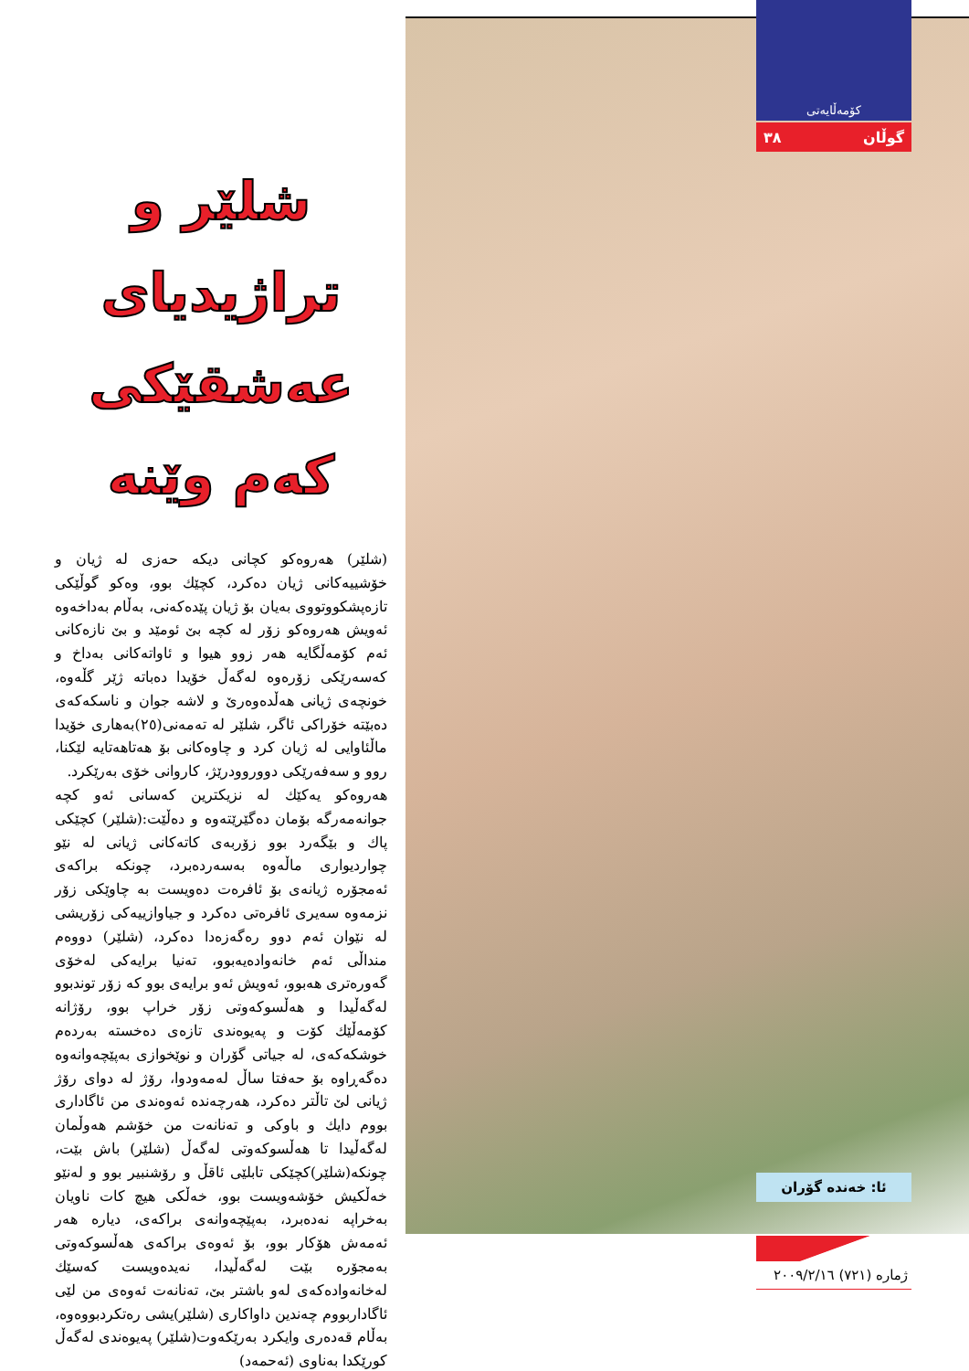کۆمەڵایەتی
٣٨ گوڵان
شلێر و
تراژیدیای
عەشقێکی
کەم وێنە
(شلێر) هەروەکو کچانی دیکە حەزی لە ژیان و خۆشییەکانی ژیان دەکرد، کچێك بوو، وەکو گوڵێکی تازەپشکووتووی بەیان بۆ ژیان پێدەکەنی، بەڵام بەداخەوە ئەویش هەروەکو زۆر لە کچە بێ ئومێد و بێ نازەکانی ئەم کۆمەڵگایە هەر زوو هیوا و ئاواتەکانی بەداخ و کەسەرێکی زۆرەوە لەگەڵ خۆیدا دەباتە ژێر گڵەوە، خونچەی ژیانی هەڵدەوەرێ و لاشە جوان و ناسکەکەی دەبێتە خۆراکی ئاگر، شلێر لە تەمەنی(٢٥)بەهاری خۆیدا ماڵئاوایی لە ژیان کرد و چاوەکانی بۆ هەتاهەتایە لێکنا، روو و سەفەرێکی دووروودرێژ، کاروانی خۆی بەرێکرد.
هەروەکو یەکێك لە نزیکترین کەسانی ئەو کچە جوانەمەرگە بۆمان دەگێرێتەوە و دەڵێت:(شلێر) کچێکی پاك و بێگەرد بوو زۆربەی کاتەکانی ژیانی لە نێو چواردیواری ماڵەوە بەسەردەبرد، چونکە براکەی ئەمجۆرە ژیانەی بۆ ئافرەت دەویست بە چاوێکی زۆر نزمەوە سەیری ئافرەتی دەکرد و جیاوازییەکی زۆریشی لە نێوان ئەم دوو رەگەزەدا دەکرد، (شلێر) دووەم منداڵی ئەم خانەوادەیەبوو، تەنیا برایەکی لەخۆی گەورەتری هەبوو، ئەویش ئەو برایەی بوو کە زۆر توندبوو لەگەڵیدا و هەڵسوکەوتی زۆر خراپ بوو، رۆژانە کۆمەڵێك کۆت و پەیوەندی تازەی دەخستە بەردەم خوشکەکەی، لە جیاتی گۆران و نوێخوازی بەپێچەوانەوە دەگەڕاوە بۆ حەفتا ساڵ لەمەودوا، رۆژ لە دوای رۆژ ژیانی لێ تاڵتر دەکرد، هەرچەندە ئەوەندی من ئاگاداری بووم دایك و باوکی و تەنانەت من خۆشم هەوڵمان لەگەڵیدا تا هەڵسوکەوتی لەگەڵ (شلێر) باش بێت، چونکە(شلێر)کچێکی تابلێی ئاقڵ و رۆشنبیر بوو و لەنێو خەڵکیش خۆشەویست بوو، خەڵکی هیچ کات ناویان بەخراپە نەدەبرد، بەپێچەوانەی براکەی، دیارە هەر ئەمەش هۆکار بوو، بۆ ئەوەی براکەی هەڵسوکەوتی بەمجۆرە بێت لەگەڵیدا، نەیدەویست کەسێك لەخانەوادەکەی لەو باشتر بێ، تەنانەت ئەوەی من لێی ئاگاداربووم چەندین داواکاری (شلێر)یشی رەتکردبووەوە، بەڵام قەدەری وایکرد بەرێکەوت(شلێر) پەیوەندی لەگەڵ کورێکدا بەناوی (ئەحمەد)
ئا: خەندە گۆران
ژمارە (٧٢١) ٢٠٠٩/٢/١٦